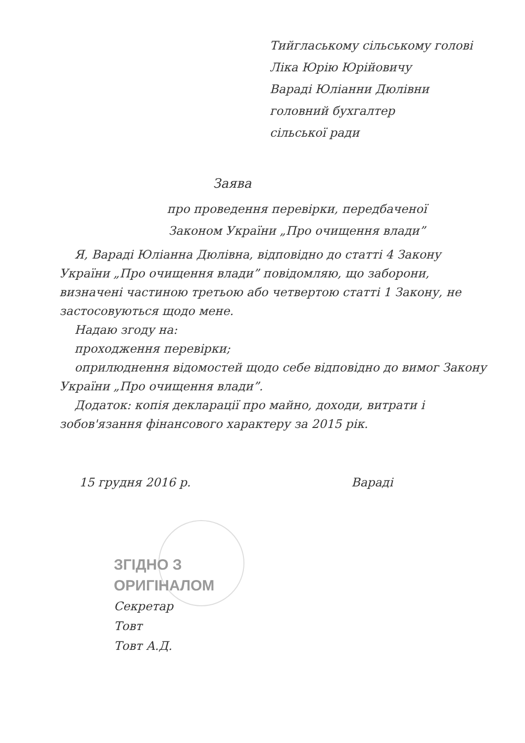Тийглаському сільському голові
Ліка Юрію Юрійовичу
Варaді Юліанни Дюлівни
головний бухгалтер
сільської ради
Заява
про проведення перевірки, передбаченої
Законом України „Про очищення влади”
Я, Варaді Юліанна Дюлівна, відповідно до статті 4 Закону України „Про очищення влади” повідомляю, що заборони, визначені частиною третьою або четвертою статті 1 Закону, не застосовуються щодо мене.
Надаю згоду на:
проходження перевірки;
оприлюднення відомостей щодо себе відповідно до вимог Закону України „Про очищення влади”.
Додаток: копія декларації про майно, доходи, витрати і зобов'язання фінансового характеру за 2015 рік.
15 грудня 2016 р. Варaді
ЗГІДНО З
ОРИГІНАЛОМ
Секретар
Товт
Товт А.Д.